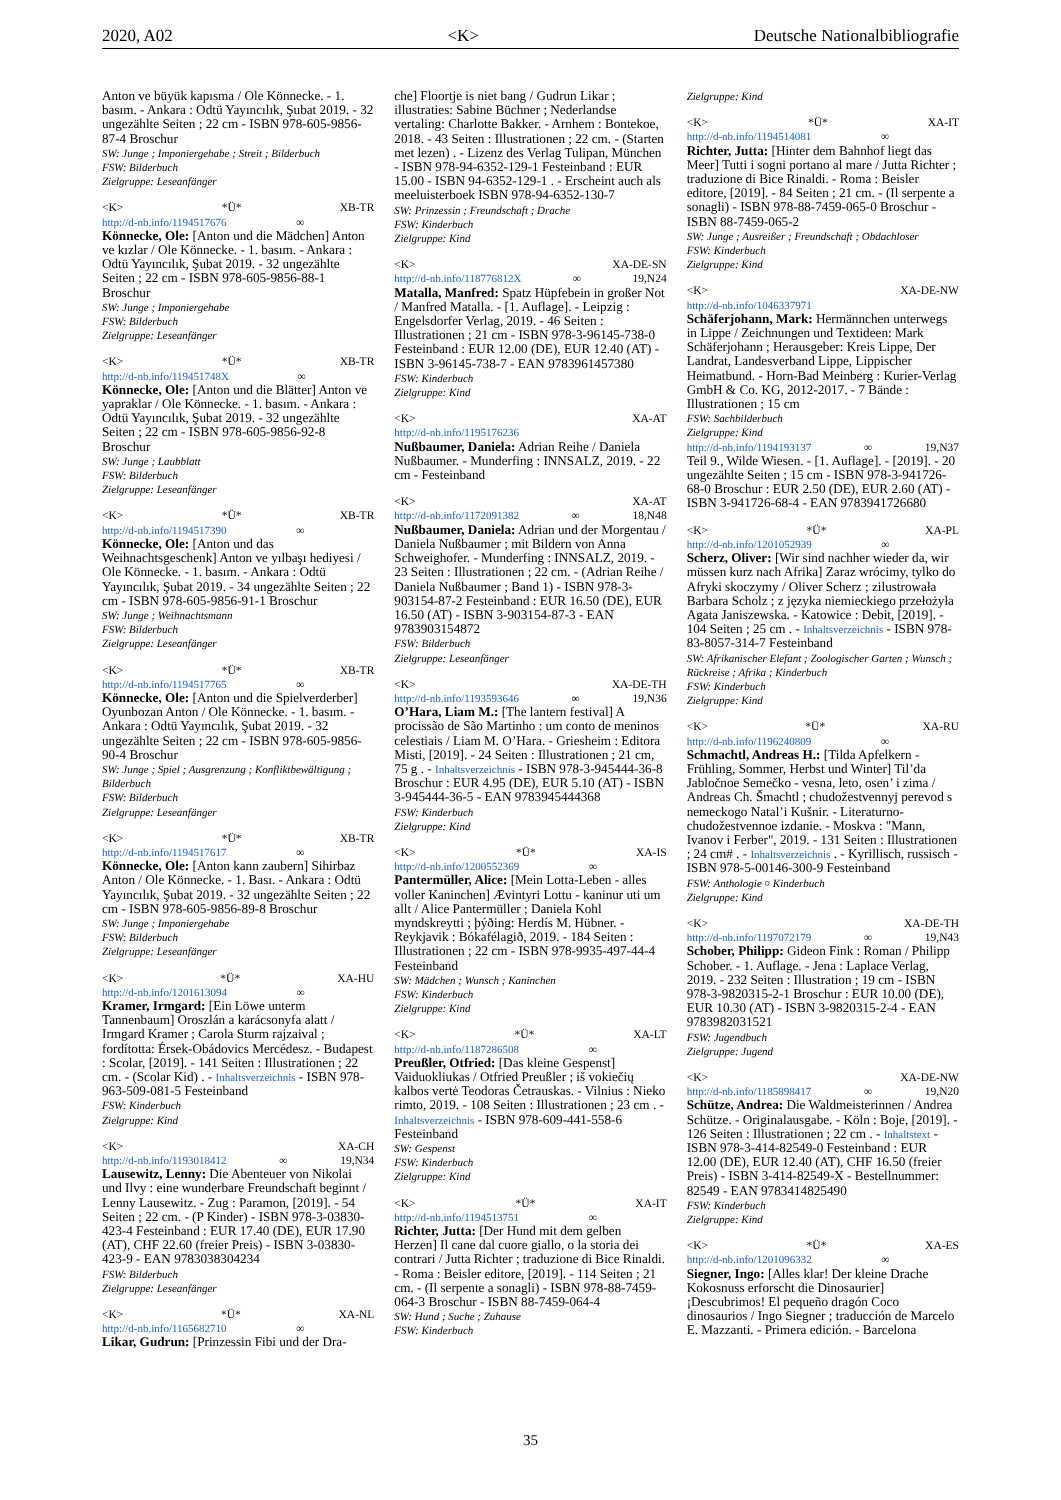2020, A02 <K> Deutsche Nationalbibliografie
Anton ve büyük kapısma / Ole Könnecke. - 1. basım. - Ankara : Odtü Yayıncılık, Şubat 2019. - 32 ungezählte Seiten ; 22 cm - ISBN 978-605-9856-87-4 Broschur
SW: Junge ; Imponiergehabe ; Streit ; Bilderbuch
FSW: Bilderbuch
Zielgruppe: Leseanfänger
<K> *Ü* XB-TR
http://d-nb.info/1194517676 ∞
Könnecke, Ole: [Anton und die Mädchen] Anton ve kızlar / Ole Könnecke. - 1. basım. - Ankara : Odtü Yayıncılık, Şubat 2019. - 32 ungezählte Seiten ; 22 cm - ISBN 978-605-9856-88-1 Broschur
SW: Junge ; Imponiergehabe
FSW: Bilderbuch
Zielgruppe: Leseanfänger
<K> *Ü* XB-TR
http://d-nb.info/119451748X ∞
Könnecke, Ole: [Anton und die Blätter] Anton ve yapraklar / Ole Könnecke. - 1. basım. - Ankara : Odtü Yayıncılık, Şubat 2019. - 32 ungezählte Seiten ; 22 cm - ISBN 978-605-9856-92-8 Broschur
SW: Junge ; Laubblatt
FSW: Bilderbuch
Zielgruppe: Leseanfänger
<K> *Ü* XB-TR
http://d-nb.info/1194517390 ∞
Könnecke, Ole: [Anton und das Weihnachtsgeschenk] Anton ve yılbaşı hediyesi / Ole Könnecke. - 1. basım. - Ankara : Odtü Yayıncılık, Şubat 2019. - 34 ungezählte Seiten ; 22 cm - ISBN 978-605-9856-91-1 Broschur
SW: Junge ; Weihnachtsmann
FSW: Bilderbuch
Zielgruppe: Leseanfänger
<K> *Ü* XB-TR
http://d-nb.info/1194517765 ∞
Könnecke, Ole: [Anton und die Spielverderber] Oyunbozan Anton / Ole Könnecke. - 1. basım. - Ankara : Odtü Yayıncılık, Şubat 2019. - 32 ungezählte Seiten ; 22 cm - ISBN 978-605-9856-90-4 Broschur
SW: Junge ; Spiel ; Ausgrenzung ; Konfliktbewältigung ; Bilderbuch
FSW: Bilderbuch
Zielgruppe: Leseanfänger
<K> *Ü* XB-TR
http://d-nb.info/1194517617 ∞
Könnecke, Ole: [Anton kann zaubern] Sihirbaz Anton / Ole Könnecke. - 1. Bası. - Ankara : Odtü Yayıncılık, Şubat 2019. - 32 ungezählte Seiten ; 22 cm - ISBN 978-605-9856-89-8 Broschur
SW: Junge ; Imponiergehabe
FSW: Bilderbuch
Zielgruppe: Leseanfänger
<K> *Ü* XA-HU
http://d-nb.info/1201613094 ∞
Kramer, Irmgard: [Ein Löwe unterm Tannenbaum] Oroszlán a karácsonyfa alatt / Irmgard Kramer ; Carola Sturm rajzaival ; fordította: Érsek-Obádovics Mercédesz. - Budapest : Scolar, [2019]. - 141 Seiten : Illustrationen ; 22 cm. - (Scolar Kid) . - Inhaltsverzeichnis - ISBN 978-963-509-081-5 Festeinband
FSW: Kinderbuch
Zielgruppe: Kind
<K> XA-CH
http://d-nb.info/1193018412 ∞ 19,N34
Lausewitz, Lenny: Die Abenteuer von Nikolai und Ilvy : eine wunderbare Freundschaft beginnt / Lenny Lausewitz. - Zug : Paramon, [2019]. - 54 Seiten ; 22 cm. - (P Kinder) - ISBN 978-3-03830-423-4 Festeinband : EUR 17.40 (DE), EUR 17.90 (AT), CHF 22.60 (freier Preis) - ISBN 3-03830-423-9 - EAN 9783038304234
FSW: Bilderbuch
Zielgruppe: Leseanfänger
<K> *Ü* XA-NL
http://d-nb.info/1165682710 ∞
Likar, Gudrun: [Prinzessin Fibi und der Dra-
che] Floortje is niet bang / Gudrun Likar ; illustraties: Sabine Büchner ; Nederlandse vertaling: Charlotte Bakker. - Arnhem : Bontekoe, 2018. - 43 Seiten : Illustrationen ; 22 cm. - (Starten met lezen) . - Lizenz des Verlag Tulipan, München - ISBN 978-94-6352-129-1 Festeinband : EUR 15.00 - ISBN 94-6352-129-1 . - Erscheint auch als meeluisterboek ISBN 978-94-6352-130-7
SW: Prinzessin ; Freundschaft ; Drache
FSW: Kinderbuch
Zielgruppe: Kind
<K> XA-DE-SN
http://d-nb.info/118776812X ∞ 19,N24
Matalla, Manfred: Spatz Hüpfebein in großer Not / Manfred Matalla. - [1. Auflage]. - Leipzig : Engelsdorfer Verlag, 2019. - 46 Seiten : Illustrationen ; 21 cm - ISBN 978-3-96145-738-0 Festeinband : EUR 12.00 (DE), EUR 12.40 (AT) - ISBN 3-96145-738-7 - EAN 9783961457380
FSW: Kinderbuch
Zielgruppe: Kind
<K> XA-AT
http://d-nb.info/1195176236
Nußbaumer, Daniela: Adrian Reihe / Daniela Nußbaumer. - Munderfing : INNSALZ, 2019. - 22 cm - Festeinband
<K> XA-AT
http://d-nb.info/1172091382 ∞ 18,N48
Nußbaumer, Daniela: Adrian und der Morgentau / Daniela Nußbaumer ; mit Bildern von Anna Schweighofer. - Munderfing : INNSALZ, 2019. - 23 Seiten : Illustrationen ; 22 cm. - (Adrian Reihe / Daniela Nußbaumer ; Band 1) - ISBN 978-3-903154-87-2 Festeinband : EUR 16.50 (DE), EUR 16.50 (AT) - ISBN 3-903154-87-3 - EAN 9783903154872
FSW: Bilderbuch
Zielgruppe: Leseanfänger
<K> XA-DE-TH
http://d-nb.info/1193593646 ∞ 19,N36
O’Hara, Liam M.: [The lantern festival] A procissão de São Martinho : um conto de meninos celestiais / Liam M. O’Hara. - Griesheim : Editora Misti, [2019]. - 24 Seiten : Illustrationen ; 21 cm, 75 g . - Inhaltsverzeichnis - ISBN 978-3-945444-36-8 Broschur : EUR 4.95 (DE), EUR 5.10 (AT) - ISBN 3-945444-36-5 - EAN 9783945444368
FSW: Kinderbuch
Zielgruppe: Kind
<K> *Ü* XA-IS
http://d-nb.info/1200552369 ∞
Pantermüller, Alice: [Mein Lotta-Leben - alles voller Kaninchen] Ævintyri Lottu - kaninur uti um allt / Alice Pantermüller ; Daniela Kohl myndskreytti ; þýðing: Herdís M. Hübner. - Reykjavik : Bókafélagið, 2019. - 184 Seiten : Illustrationen ; 22 cm - ISBN 978-9935-497-44-4 Festeinband
SW: Mädchen ; Wunsch ; Kaninchen
FSW: Kinderbuch
Zielgruppe: Kind
<K> *Ü* XA-LT
http://d-nb.info/1187286508 ∞
Preußler, Otfried: [Das kleine Gespenst] Vaiduokliukas / Otfried Preußler ; iš vokiečių kalbos vertė Teodoras Četrauskas. - Vilnius : Nieko rimto, 2019. - 108 Seiten : Illustrationen ; 23 cm . - Inhaltsverzeichnis - ISBN 978-609-441-558-6 Festeinband
SW: Gespenst
FSW: Kinderbuch
Zielgruppe: Kind
<K> *Ü* XA-IT
http://d-nb.info/1194513751 ∞
Richter, Jutta: [Der Hund mit dem gelben Herzen] Il cane dal cuore giallo, o la storia dei contrari / Jutta Richter ; traduzione di Bice Rinaldi. - Roma : Beisler editore, [2019]. - 114 Seiten ; 21 cm. - (Il serpente a sonagli) - ISBN 978-88-7459-064-3 Broschur - ISBN 88-7459-064-4
SW: Hund ; Suche ; Zuhause
FSW: Kinderbuch
Zielgruppe: Kind
<K> *Ü* XA-IT
http://d-nb.info/1194514081 ∞
Richter, Jutta: [Hinter dem Bahnhof liegt das Meer] Tutti i sogni portano al mare / Jutta Richter ; traduzione di Bice Rinaldi. - Roma : Beisler editore, [2019]. - 84 Seiten ; 21 cm. - (Il serpente a sonagli) - ISBN 978-88-7459-065-0 Broschur - ISBN 88-7459-065-2
SW: Junge ; Ausreißer ; Freundschaft ; Obdachloser
FSW: Kinderbuch
Zielgruppe: Kind
<K> XA-DE-NW
http://d-nb.info/1046337971
Schäferjohann, Mark: Hermännchen unterwegs in Lippe / Zeichnungen und Textideen: Mark Schäferjohann ; Herausgeber: Kreis Lippe, Der Landrat, Landesverband Lippe, Lippischer Heimatbund. - Horn-Bad Meinberg : Kurier-Verlag GmbH & Co. KG, 2012-2017. - 7 Bände : Illustrationen ; 15 cm
FSW: Sachbilderbuch
Zielgruppe: Kind
http://d-nb.info/1194193137 ∞ 19,N37
Teil 9., Wilde Wiesen. - [1. Auflage]. - [2019]. - 20 ungezählte Seiten ; 15 cm - ISBN 978-3-941726-68-0 Broschur : EUR 2.50 (DE), EUR 2.60 (AT) - ISBN 3-941726-68-4 - EAN 9783941726680
<K> *Ü* XA-PL
http://d-nb.info/1201052939 ∞
Scherz, Oliver: [Wir sind nachher wieder da, wir müssen kurz nach Afrika] Zaraz wrócimy, tylko do Afryki skoczymy / Oliver Scherz ; zilustrowała Barbara Scholz ; z języka niemieckiego przełożyła Agata Janiszewska. - Katowice : Debit, [2019]. - 104 Seiten ; 25 cm . - Inhaltsverzeichnis - ISBN 978-83-8057-314-7 Festeinband
SW: Afrikanischer Elefant ; Zoologischer Garten ; Wunsch ; Rückreise ; Afrika ; Kinderbuch
FSW: Kinderbuch
Zielgruppe: Kind
<K> *Ü* XA-RU
http://d-nb.info/1196240809 ∞
Schmachtl, Andreas H.: [Tilda Apfelkern - Frühling, Sommer, Herbst und Winter] Til’da Jabločnoe Semečko - vesna, leto, osen’ i zima / Andreas Ch. Šmachtl ; chudožestvennyj perevod s nemeckogo Natal’i Kušnir. - Literaturno-chudožestvennoe izdanie. - Moskva : "Mann, Ivanov i Ferber", 2019. - 131 Seiten : Illustrationen ; 24 cm# . - Inhaltsverzeichnis . - Kyrillisch, russisch - ISBN 978-5-00146-300-9 Festeinband
FSW: Anthologie ¤ Kinderbuch
Zielgruppe: Kind
<K> XA-DE-TH
http://d-nb.info/1197072179 ∞ 19,N43
Schober, Philipp: Gideon Fink : Roman / Philipp Schober. - 1. Auflage. - Jena : Laplace Verlag, 2019. - 232 Seiten : Illustration ; 19 cm - ISBN 978-3-9820315-2-1 Broschur : EUR 10.00 (DE), EUR 10.30 (AT) - ISBN 3-9820315-2-4 - EAN 9783982031521
FSW: Jugendbuch
Zielgruppe: Jugend
<K> XA-DE-NW
http://d-nb.info/1185898417 ∞ 19,N20
Schütze, Andrea: Die Waldmeisterinnen / Andrea Schütze. - Originalausgabe. - Köln : Boje, [2019]. - 126 Seiten : Illustrationen ; 22 cm . - Inhaltstext - ISBN 978-3-414-82549-0 Festeinband : EUR 12.00 (DE), EUR 12.40 (AT), CHF 16.50 (freier Preis) - ISBN 3-414-82549-X - Bestellnummer: 82549 - EAN 9783414825490
FSW: Kinderbuch
Zielgruppe: Kind
<K> *Ü* XA-ES
http://d-nb.info/1201096332 ∞
Siegner, Ingo: [Alles klar! Der kleine Drache Kokosnuss erforscht die Dinosaurier] ¡Descubrimos! El pequeño dragón Coco dinosaurios / Ingo Siegner ; traducción de Marcelo E. Mazzanti. - Primera edición. - Barcelona
35